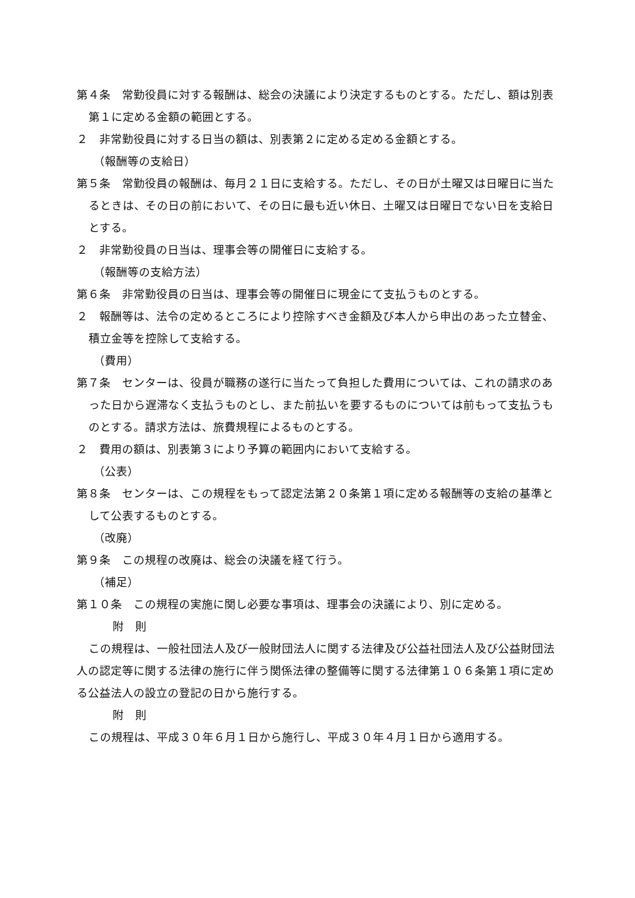第４条　常勤役員に対する報酬は、総会の決議により決定するものとする。ただし、額は別表第１に定める金額の範囲とする。
２　非常勤役員に対する日当の額は、別表第２に定める定める金額とする。
（報酬等の支給日）
第５条　常勤役員の報酬は、毎月２１日に支給する。ただし、その日が土曜又は日曜日に当たるときは、その日の前において、その日に最も近い休日、土曜又は日曜日でない日を支給日とする。
２　非常勤役員の日当は、理事会等の開催日に支給する。
（報酬等の支給方法）
第６条　非常勤役員の日当は、理事会等の開催日に現金にて支払うものとする。
２　報酬等は、法令の定めるところにより控除すべき金額及び本人から申出のあった立替金、積立金等を控除して支給する。
（費用）
第７条　センターは、役員が職務の遂行に当たって負担した費用については、これの請求のあった日から遅滞なく支払うものとし、また前払いを要するものについては前もって支払うものとする。請求方法は、旅費規程によるものとする。
２　費用の額は、別表第３により予算の範囲内において支給する。
（公表）
第８条　センターは、この規程をもって認定法第２０条第１項に定める報酬等の支給の基準として公表するものとする。
（改廃）
第９条　この規程の改廃は、総会の決議を経て行う。
（補足）
第１０条　この規程の実施に関し必要な事項は、理事会の決議により、別に定める。
附　則
この規程は、一般社団法人及び一般財団法人に関する法律及び公益社団法人及び公益財団法人の認定等に関する法律の施行に伴う関係法律の整備等に関する法律第１０６条第１項に定める公益法人の設立の登記の日から施行する。
附　則
この規程は、平成３０年６月１日から施行し、平成３０年４月１日から適用する。